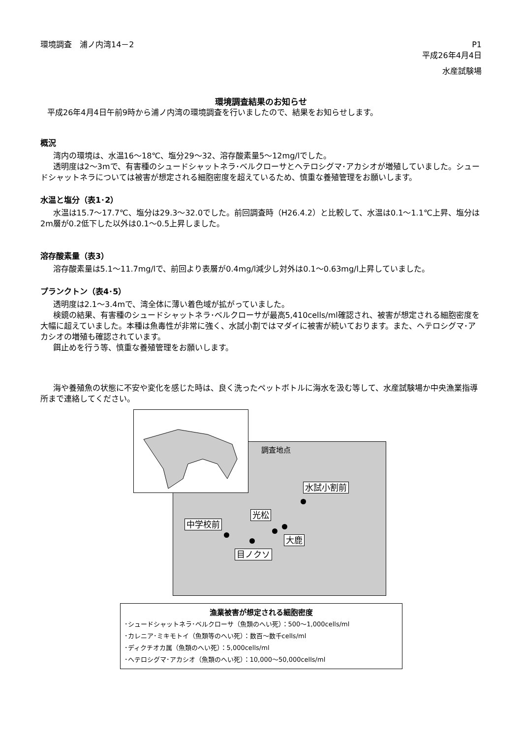環境調査　浦ノ内湾14－2 P1
平成26年4月4日
水産試験場
環境調査結果のお知らせ
平成26年4月4日午前9時から浦ノ内湾の環境調査を行いましたので、結果をお知らせします。
概況
湾内の環境は、水温16～18℃、塩分29～32、溶存酸素量5～12mg/lでした。
透明度は2～3mで、有害種のシュードシャットネラ･ベルクローサとヘテロシグマ･アカシオが増殖していました。シュードシャットネラについては被害が想定される細胞密度を超えているため、慎重な養殖管理をお願いします。
水温と塩分（表1･2）
水温は15.7～17.7℃、塩分は29.3～32.0でした。前回調査時（H26.4.2）と比較して、水温は0.1～1.1℃上昇、塩分は2m層が0.2低下した以外は0.1～0.5上昇しました。
溶存酸素量（表3）
溶存酸素量は5.1～11.7mg/lで、前回より表層が0.4mg/l減少し対外は0.1～0.63mg/l上昇していました。
プランクトン（表4･5）
透明度は2.1～3.4mで、湾全体に薄い着色域が拡がっていました。
検鏡の結果、有害種のシュードシャットネラ･ベルクローサが最高5,410cells/ml確認され、被害が想定される細胞密度を大幅に超えていました。本種は魚毒性が非常に強く、水試小割ではマダイに被害が続いております。また、ヘテロシグマ･アカシオの増殖も確認されています。
餌止めを行う等、慎重な養殖管理をお願いします。
海や養殖魚の状態に不安や変化を感じた時は、良く洗ったペットボトルに海水を汲む等して、水産試験場か中央漁業指導所まで連絡してください。
調査地点
水試小割前
光松
中学校前
大鹿
目ノクソ
漁業被害が想定される細胞密度
･シュードシャットネラ･ベルクローサ（魚類のへい死）：500～1,000cells/ml
･カレニア･ミキモトイ（魚類等のへい死）：数百～数千cells/ml
･ディクチオカ属（魚類のへい死）：5,000cells/ml
･ヘテロシグマ･アカシオ（魚類のへい死）：10,000～50,000cells/ml